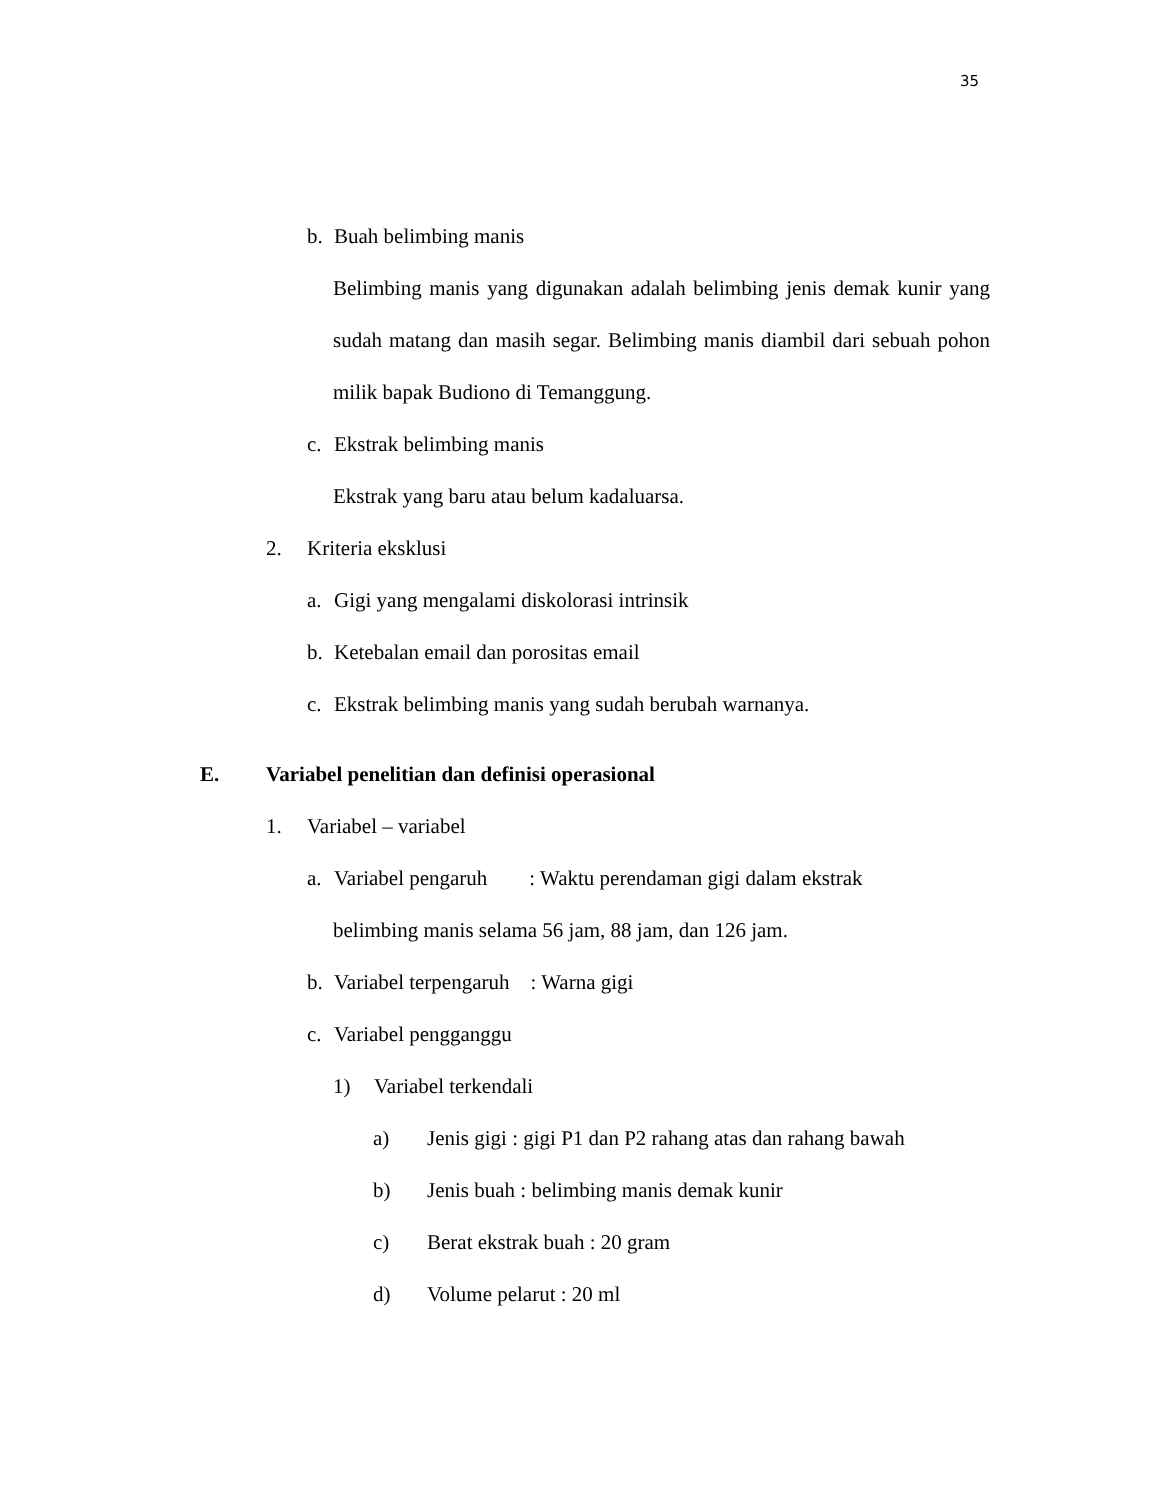35
b. Buah belimbing manis
Belimbing manis yang digunakan adalah belimbing jenis demak kunir yang sudah matang dan masih segar. Belimbing manis diambil dari sebuah pohon milik bapak Budiono di Temanggung.
c. Ekstrak belimbing manis
Ekstrak yang baru atau belum kadaluarsa.
2. Kriteria eksklusi
a. Gigi yang mengalami diskolorasi intrinsik
b. Ketebalan email dan porositas email
c. Ekstrak belimbing manis yang sudah berubah warnanya.
E. Variabel penelitian dan definisi operasional
1. Variabel – variabel
a. Variabel pengaruh : Waktu perendaman gigi dalam ekstrak
belimbing manis selama 56 jam, 88 jam, dan 126 jam.
b. Variabel terpengaruh : Warna gigi
c. Variabel pengganggu
1) Variabel terkendali
a) Jenis gigi : gigi P1 dan P2 rahang atas dan rahang bawah
b) Jenis buah : belimbing manis demak kunir
c) Berat ekstrak buah : 20 gram
d) Volume pelarut : 20 ml